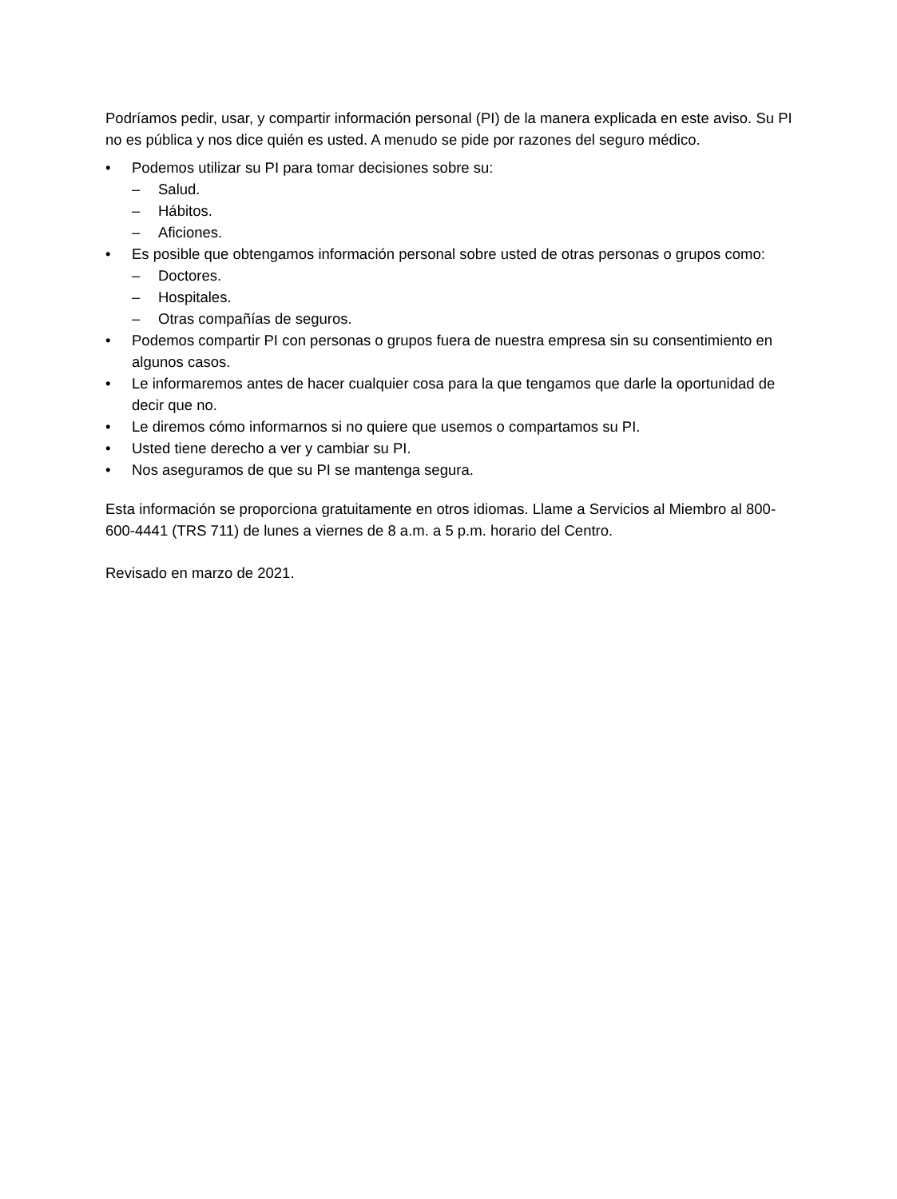Podríamos pedir, usar, y compartir información personal (PI) de la manera explicada en este aviso. Su PI no es pública y nos dice quién es usted. A menudo se pide por razones del seguro médico.
• Podemos utilizar su PI para tomar decisiones sobre su:
– Salud.
– Hábitos.
– Aficiones.
• Es posible que obtengamos información personal sobre usted de otras personas o grupos como:
– Doctores.
– Hospitales.
– Otras compañías de seguros.
• Podemos compartir PI con personas o grupos fuera de nuestra empresa sin su consentimiento en
algunos casos.
• Le informaremos antes de hacer cualquier cosa para la que tengamos que darle la oportunidad de decir que no.
• Le diremos cómo informarnos si no quiere que usemos o compartamos su PI.
• Usted tiene derecho a ver y cambiar su PI.
• Nos aseguramos de que su PI se mantenga segura.
Esta información se proporciona gratuitamente en otros idiomas. Llame a Servicios al Miembro al 800-600-4441 (TRS 711) de lunes a viernes de 8 a.m. a 5 p.m. horario del Centro.
Revisado en marzo de 2021.